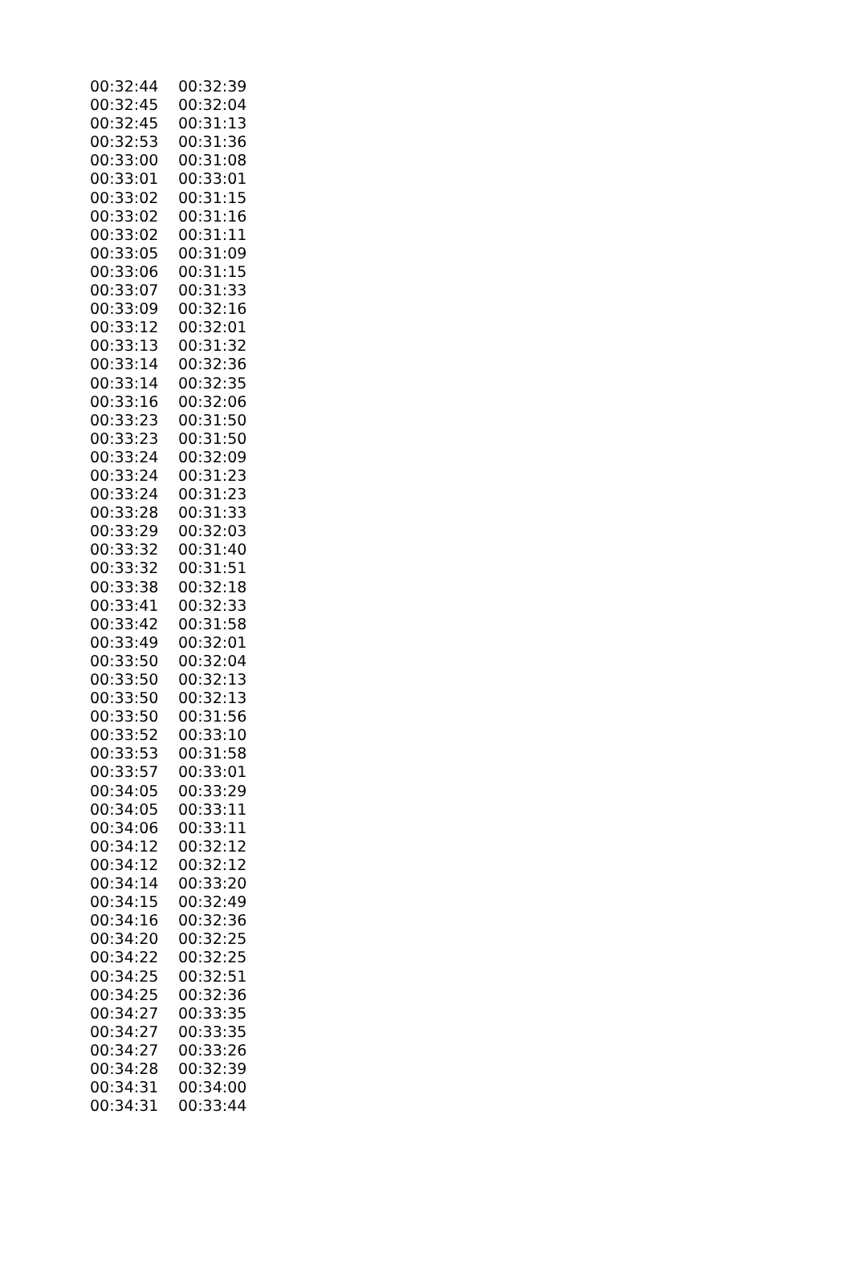| 00:32:44 | 00:32:39 |
| 00:32:45 | 00:32:04 |
| 00:32:45 | 00:31:13 |
| 00:32:53 | 00:31:36 |
| 00:33:00 | 00:31:08 |
| 00:33:01 | 00:33:01 |
| 00:33:02 | 00:31:15 |
| 00:33:02 | 00:31:16 |
| 00:33:02 | 00:31:11 |
| 00:33:05 | 00:31:09 |
| 00:33:06 | 00:31:15 |
| 00:33:07 | 00:31:33 |
| 00:33:09 | 00:32:16 |
| 00:33:12 | 00:32:01 |
| 00:33:13 | 00:31:32 |
| 00:33:14 | 00:32:36 |
| 00:33:14 | 00:32:35 |
| 00:33:16 | 00:32:06 |
| 00:33:23 | 00:31:50 |
| 00:33:23 | 00:31:50 |
| 00:33:24 | 00:32:09 |
| 00:33:24 | 00:31:23 |
| 00:33:24 | 00:31:23 |
| 00:33:28 | 00:31:33 |
| 00:33:29 | 00:32:03 |
| 00:33:32 | 00:31:40 |
| 00:33:32 | 00:31:51 |
| 00:33:38 | 00:32:18 |
| 00:33:41 | 00:32:33 |
| 00:33:42 | 00:31:58 |
| 00:33:49 | 00:32:01 |
| 00:33:50 | 00:32:04 |
| 00:33:50 | 00:32:13 |
| 00:33:50 | 00:32:13 |
| 00:33:50 | 00:31:56 |
| 00:33:52 | 00:33:10 |
| 00:33:53 | 00:31:58 |
| 00:33:57 | 00:33:01 |
| 00:34:05 | 00:33:29 |
| 00:34:05 | 00:33:11 |
| 00:34:06 | 00:33:11 |
| 00:34:12 | 00:32:12 |
| 00:34:12 | 00:32:12 |
| 00:34:14 | 00:33:20 |
| 00:34:15 | 00:32:49 |
| 00:34:16 | 00:32:36 |
| 00:34:20 | 00:32:25 |
| 00:34:22 | 00:32:25 |
| 00:34:25 | 00:32:51 |
| 00:34:25 | 00:32:36 |
| 00:34:27 | 00:33:35 |
| 00:34:27 | 00:33:35 |
| 00:34:27 | 00:33:26 |
| 00:34:28 | 00:32:39 |
| 00:34:31 | 00:34:00 |
| 00:34:31 | 00:33:44 |